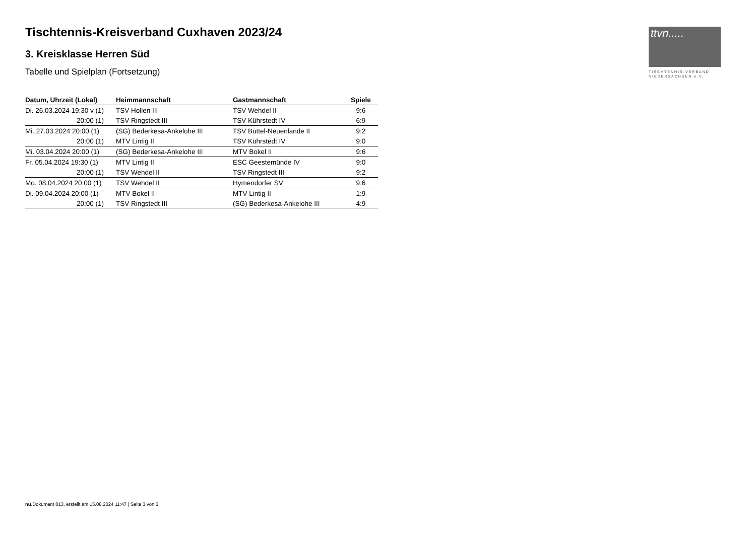ttvn.....
TISCHTENNIS-VERBAND
NIEDERSACHSEN e.V.
Tischtennis-Kreisverband Cuxhaven 2023/24
3. Kreisklasse Herren Süd
Tabelle und Spielplan (Fortsetzung)
| Datum, Uhrzeit (Lokal) | Heimmannschaft | Gastmannschaft | Spiele |
| --- | --- | --- | --- |
| Di. 26.03.2024 19:30 v (1) | TSV Hollen III | TSV Wehdel II | 9:6 |
| 20:00 (1) | TSV Ringstedt III | TSV Kührstedt IV | 6:9 |
| Mi. 27.03.2024 20:00 (1) | (SG) Bederkesa-Ankelohe III | TSV Büttel-Neuenlande II | 9:2 |
| 20:00 (1) | MTV Lintig II | TSV Kührstedt IV | 9:0 |
| Mi. 03.04.2024 20:00 (1) | (SG) Bederkesa-Ankelohe III | MTV Bokel II | 9:6 |
| Fr. 05.04.2024 19:30 (1) | MTV Lintig II | ESC Geestemünde IV | 9:0 |
| 20:00 (1) | TSV Wehdel II | TSV Ringstedt III | 9:2 |
| Mo. 08.04.2024 20:00 (1) | TSV Wehdel II | Hymendorfer SV | 9:6 |
| Di. 09.04.2024 20:00 (1) | MTV Bokel II | MTV Lintig II | 1:9 |
| 20:00 (1) | TSV Ringstedt III | (SG) Bederkesa-Ankelohe III | 4:9 |
nu.Dokument 013, erstellt am 15.08.2024 11:47 | Seite 3 von 3